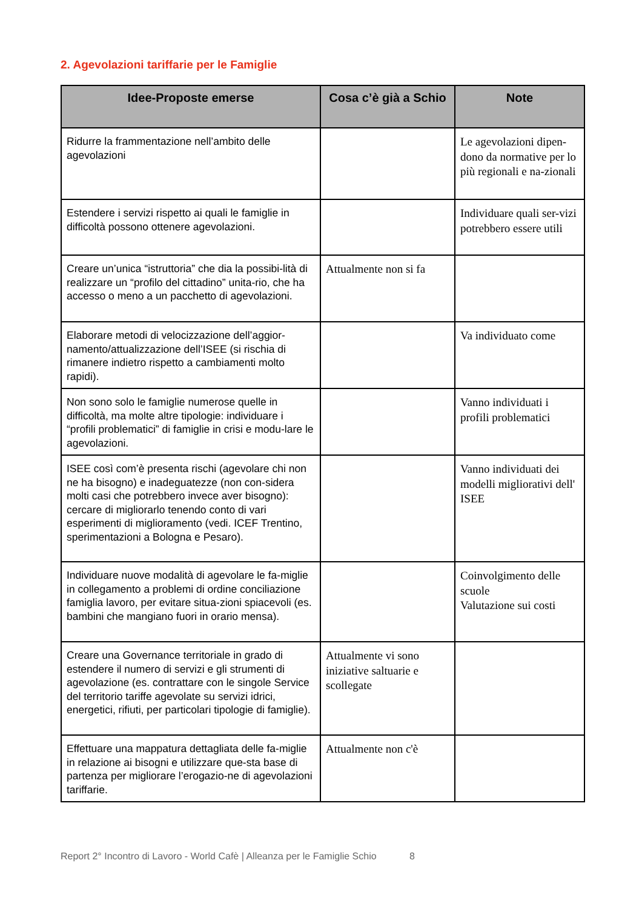2. Agevolazioni tariffarie per le Famiglie
| Idee-Proposte emerse | Cosa c’è già a Schio | Note |
| --- | --- | --- |
| Ridurre la frammentazione nell’ambito delle agevolazioni | | Le agevolazioni dipen-dono da normative per lo più regionali e na-zionali |
| Estendere i servizi rispetto ai quali le famiglie in difficoltà possono ottenere agevolazioni. | | Individuare quali ser-vizi potrebbero essere utili |
| Creare un’unica “istruttoria” che dia la possibi-lità di realizzare un “profilo del cittadino” unita-rio, che ha accesso o meno a un pacchetto di agevolazioni. | Attualmente non si fa | |
| Elaborare metodi di velocizzazione dell’aggior-namento/attualizzazione dell’ISEE (si rischia di rimanere indietro rispetto a cambiamenti molto rapidi). | | Va individuato come |
| Non sono solo le famiglie numerose quelle in difficoltà, ma molte altre tipologie: individuare i “profili problematici” di famiglie in crisi e modu-lare le agevolazioni. | | Vanno individuati i profili problematici |
| ISEE così com’è presenta rischi (agevolare chi non ne ha bisogno) e inadeguatezze (non con-sidera molti casi che potrebbero invece aver bisogno): cercare di migliorarlo tenendo conto di vari esperimenti di miglioramento (vedi. ICEF Trentino, sperimentazioni a Bologna e Pesaro). | | Vanno individuati dei modelli migliorativi dell' ISEE |
| Individuare nuove modalità di agevolare le fa-miglie in collegamento a problemi di ordine conciliazione famiglia lavoro, per evitare situa-zioni spiacevoli (es. bambini che mangiano fuori in orario mensa). | | Coinvolgimento delle scuole Valutazione sui costi |
| Creare una Governance territoriale in grado di estendere il numero di servizi e gli strumenti di agevolazione (es. contrattare con le singole Service del territorio tariffe agevolate su servizi idrici, energetici, rifiuti, per particolari tipologie di famiglie). | Attualmente vi sono iniziative saltuarie e scollegate | |
| Effettuare una mappatura dettagliata delle fa-miglie in relazione ai bisogni e utilizzare que-sta base di partenza per migliorare l’erogazio-ne di agevolazioni tariffarie. | Attualmente non c'è | |
Report 2° Incontro di Lavoro - World Cafè | Alleanza per le Famiglie Schio 8